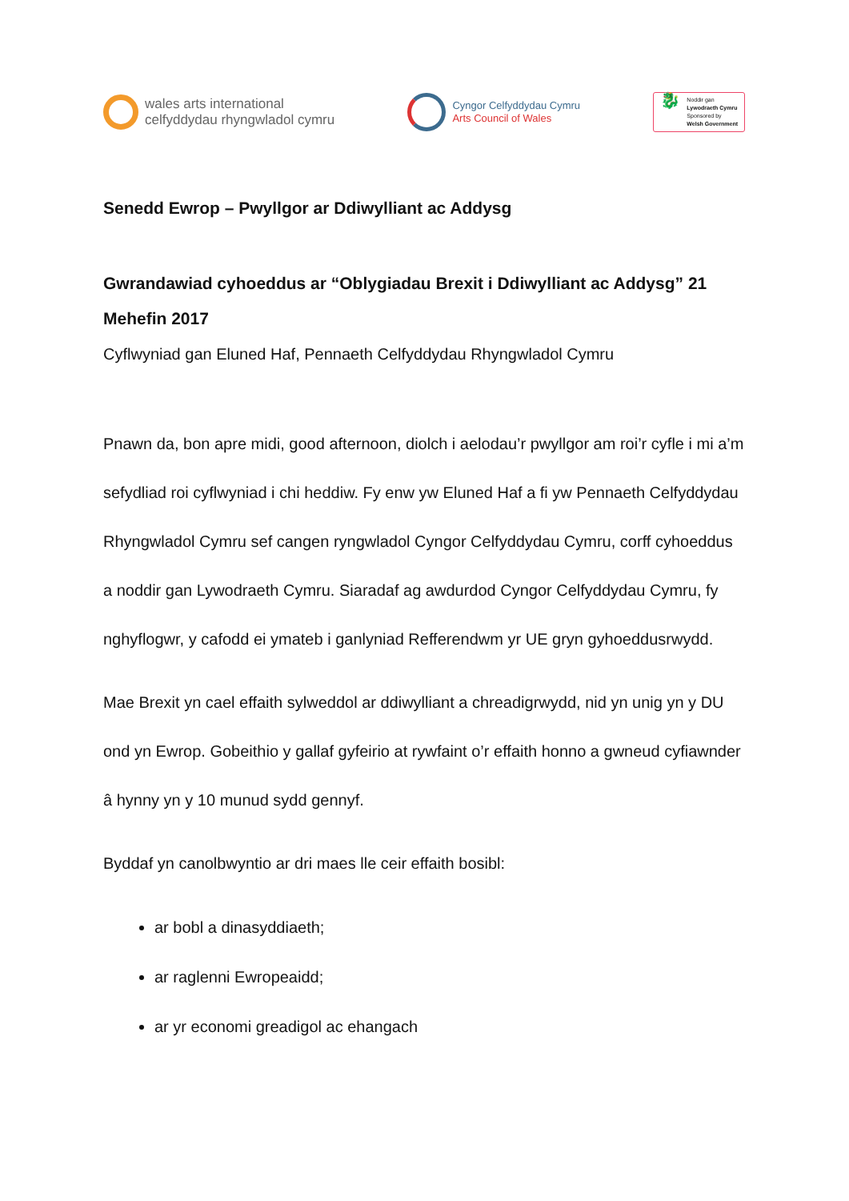wales arts international
celfyddydau rhyngwladol cymru
Cyngor Celfyddydau Cymru
Arts Council of Wales
🐉
Noddir gan
Lywodraeth Cymru
Sponsored by
Welsh Government
Senedd Ewrop – Pwyllgor ar Ddiwylliant ac Addysg
Gwrandawiad cyhoeddus ar “Oblygiadau Brexit i Ddiwylliant ac Addysg” 21 Mehefin 2017
Cyflwyniad gan Eluned Haf, Pennaeth Celfyddydau Rhyngwladol Cymru
Pnawn da, bon apre midi, good afternoon, diolch i aelodau’r pwyllgor am roi’r cyfle i mi a’m sefydliad roi cyflwyniad i chi heddiw. Fy enw yw Eluned Haf a fi yw Pennaeth Celfyddydau Rhyngwladol Cymru sef cangen ryngwladol Cyngor Celfyddydau Cymru, corff cyhoeddus a noddir gan Lywodraeth Cymru. Siaradaf ag awdurdod Cyngor Celfyddydau Cymru, fy nghyflogwr, y cafodd ei ymateb i ganlyniad Refferendwm yr UE gryn gyhoeddusrwydd.
Mae Brexit yn cael effaith sylweddol ar ddiwylliant a chreadigrwydd, nid yn unig yn y DU ond yn Ewrop. Gobeithio y gallaf gyfeirio at rywfaint o’r effaith honno a gwneud cyfiawnder â hynny yn y 10 munud sydd gennyf.
Byddaf yn canolbwyntio ar dri maes lle ceir effaith bosibl:
ar bobl a dinasyddiaeth;
ar raglenni Ewropeaidd;
ar yr economi greadigol ac ehangach